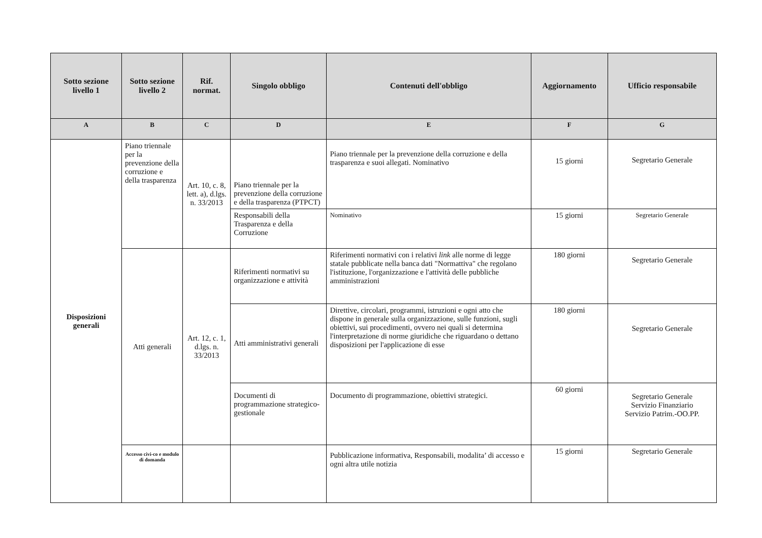| Sotto sezione livello 1 | Sotto sezione livello 2 | Rif. normat. | Singolo obbligo | Contenuti dell'obbligo | Aggiornamento | Ufficio responsabile |
| --- | --- | --- | --- | --- | --- | --- |
| A | B | C | D | E | F | G |
| Disposizioni generali | Piano triennale per la prevenzione della corruzione e della trasparenza | Art. 10, c. 8, lett. a), d.lgs. n. 33/2013 | Piano triennale per la prevenzione della corruzione e della trasparenza (PTPCT) | Piano triennale per la prevenzione della corruzione e della trasparenza e suoi allegati. Nominativo | 15 giorni | Segretario Generale |
| | | | Responsabili della Trasparenza e della Corruzione | Nominativo | 15 giorni | Segretario Generale |
| | Atti generali | Art. 12, c. 1, d.lgs. n. 33/2013 | Riferimenti normativi su organizzazione e attività | Riferimenti normativi con i relativi link alle norme di legge statale pubblicate nella banca dati "Normattiva" che regolano l'istituzione, l'organizzazione e l'attività delle pubbliche amministrazioni | 180 giorni | Segretario Generale |
| | | | Atti amministrativi generali | Direttive, circolari, programmi, istruzioni e ogni atto che dispone in generale sulla organizzazione, sulle funzioni, sugli obiettivi, sui procedimenti, ovvero nei quali si determina l'interpretazione di norme giuridiche che riguardano o dettano disposizioni per l'applicazione di esse | 180 giorni | Segretario Generale |
| | | | Documenti di programmazione strategico-gestionale | Documento di programmazione, obiettivi strategici. | 60 giorni | Segretario Generale Servizio Finanziario Servizio Patrim.-OO.PP. |
| | Accesso civi-co e modulo di domanda | | | Pubblicazione informativa, Responsabili, modalita’ di accesso e ogni altra utile notizia | 15 giorni | Segretario Generale |